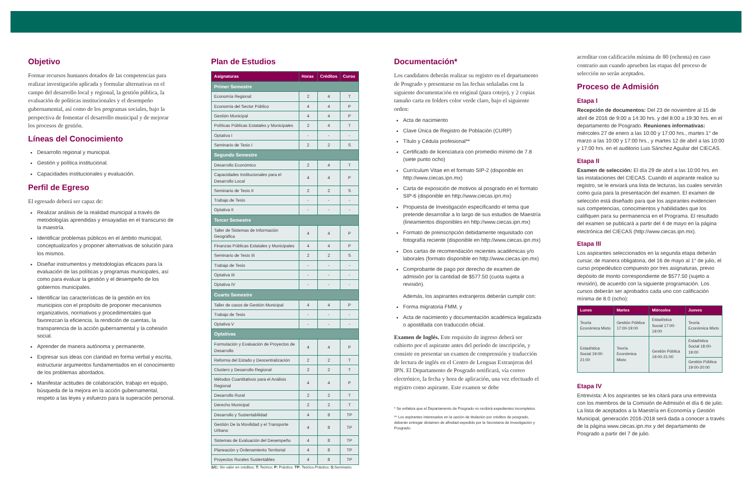Objetivo
Formar recursos humanos dotados de las competencias para realizar investigación aplicada y formular alternativas en el campo del desarrollo local y regional, la gestión pública, la evaluación de políticas institucionales y el desempeño gubernamental, así como de los programas sociales, bajo la perspectiva de fomentar el desarrollo municipal y de mejorar los procesos de gestión.
Líneas del Conocimiento
Desarrollo regional y municipal.
Gestión y política institucional.
Capacidades institucionales y evaluación.
Perfil de Egreso
El egresado deberá ser capaz de:
Realizar análisis de la realidad municipal a través de metodologías aprendidas y ensayadas en el transcurso de la maestría.
Identificar problemas públicos en el ámbito municipal, conceptualizarlos y proponer alternativas de solución para los mismos.
Diseñar instrumentos y metodologías eficaces para la evaluación de las políticas y programas municipales, así como para evaluar la gestión y el desempeño de los gobiernos municipales.
Identificar las características de la gestión en los municipios con el propósito de proponer mecanismos organizativos, normativos y procedimentales que favorezcan la eficiencia, la rendición de cuentas, la transparencia de la acción gubernamental y la cohesión social.
Aprender de manera autónoma y permanente.
Expresar sus ideas con claridad en forma verbal y escrita, estructurar argumentos fundamentados en el conocimiento de los problemas abordados.
Manifestar actitudes de colaboración, trabajo en equipo, búsqueda de la mejora en la acción gubernamental, respeto a las leyes y esfuerzo para la superación personal.
Plan de Estudios
| Asignaturas | Horas | Créditos | Curso |
| --- | --- | --- | --- |
| Primer Semestre | | | |
| Economía Regional | 2 | 4 | T |
| Economía del Sector Público | 4 | 4 | P |
| Gestión Municipal | 4 | 4 | P |
| Políticas Públicas Estatales y Municipales | 2 | 4 | T |
| Optativa I | - | - | - |
| Seminario de Tesis I | 2 | 2 | S |
| Segundo Semestre | | | |
| Desarrollo Económico | 2 | 4 | T |
| Capacidades Institucionales para el Desarrollo Local | 4 | 4 | P |
| Seminario de Tesis II | 2 | 2 | S |
| Trabajo de Tesis | - | - | - |
| Optativa II | - | - | - |
| Tercer Semestre | | | |
| Taller de Sistemas de Información Geográfica | 4 | 4 | P |
| Finanzas Públicas Estatales y Municipales | 4 | 4 | P |
| Seminario de Tesis III | 2 | 2 | S |
| Trabajo de Tesis | - | - | - |
| Optativa III | - | - | - |
| Optativa IV | - | - | - |
| Cuarto Semestre | | | |
| Taller de casos de Gestión Municipal | 4 | 4 | P |
| Trabajo de Tesis | - | - | - |
| Optativa V | - | - | - |
| Optativas | | | |
| Formulación y Evaluación de Proyectos de Desarrollo | 4 | 4 | P |
| Reforma del Estado y Descentralización | 2 | 2 | T |
| Clusters y Desarrollo Regional | 2 | 2 | T |
| Métodos Cuantitativos para el Análisis Regional | 4 | 4 | P |
| Desarrollo Rural | 2 | 2 | T |
| Derecho Municipal | 2 | 2 | T |
| Desarrollo y Sustentabilidad | 4 | 8 | TP |
| Gestión De la Movilidad y el Transporte Urbano | 4 | 8 | TP |
| Sistemas de Evaluación del Desempeño | 4 | 8 | TP |
| Planeación y Ordenamiento Territorial | 4 | 8 | TP |
| Proyectos Rurales Sustentables | 4 | 8 | TP |
S/C: Sin valor en créditos; T: Teórico; P: Práctico; TP: Teórico-Práctico; S: Seminario.
Documentación*
Los candidatos deberán realizar su registro en el departamento de Posgrado y presentarse en las fechas señaladas con la siguiente documentación en original (para cotejo), y 2 copias tamaño carta en folders color verde claro, bajo el siguiente orden:
Acta de nacimiento
Clave Única de Registro de Población (CURP)
Título y Cédula profesional**
Certificado de licenciatura con promedio mínimo de 7.8 (siete punto ocho)
Currículum Vitae en el formato SIP-2 (disponible en http://www.ciecas.ipn.mx)
Carta de exposición de motivos al posgrado en el formato SIP-6 (disponible en http://www.ciecas.ipn.mx)
Propuesta de Investigación especificando el tema que pretende desarrollar a lo largo de sus estudios de Maestría (lineamientos disponibles en http://www.ciecas.ipn.mx)
Formato de preinscripción debidamente requisitado con fotografía reciente (disponible en http://www.ciecas.ipn.mx)
Dos cartas de recomendación recientes académicas y/o laborales (formato disponible en http://www.ciecas.ipn.mx)
Comprobante de pago por derecho de examen de admisión por la cantidad de $577.50 (cuota sujeta a revisión).
Además, los aspirantes extranjeros deberán cumplir con:
Forma migratoria FMM, y
Acta de nacimiento y documentación académica legalizada o apostillada con traducción oficial.
Examen de Inglés. Este requisito de ingreso deberá ser cubierto por el aspirante antes del período de inscripción, y consiste en presentar un examen de comprensión y traducción de lectura de inglés en el Centro de Lenguas Extranjeras del IPN. El Departamento de Posgrado notificará, vía correo electrónico, la fecha y hora de aplicación, una vez efectuado el registro como aspirante. Este examen se debe
* Se enfatiza que el Departamento de Posgrado no recibirá expedientes incompletos.
** Los aspirantes interesados en la opción de titulación por créditos de posgrado, deberán entregar dictamen de afinidad expedido por la Secretaría de Investigación y Posgrado.
acreditar con calificación mínima de 80 (ochenta) en caso contrario aun cuando aprueben las etapas del proceso de selección no serán aceptados.
Proceso de Admisión
Etapa I
Recepción de documentos: Del 23 de noviembre al 15 de abril de 2016 de 9:00 a 14:30 hrs. y del 8:00 a 19:30 hrs. en el departamento de Posgrado. Reuniones informativas: miércoles 27 de enero a las 10:00 y 17:00 hrs., martes 1° de marzo a las 10:00 y 17:00 hrs., y martes 12 de abril a las 10:00 y 17:00 hrs. en el auditorio Luis Sánchez Aguilar del CIECAS.
Etapa II
Examen de selección: El día 29 de abril a las 10:00 hrs. en las instalaciones del CIECAS. Cuando el aspirante realice su registro, se le enviará una lista de lecturas, las cuales servirán como guía para la presentación del examen. El examen de selección está diseñado para que los aspirantes evidencien sus competencias, conocimientos y habilidades que los califiquen para su permanencia en el Programa. El resultado del examen se publicará a partir del 4 de mayo en la página electrónica del CIECAS (http://www.ciecas.ipn.mx).
Etapa III
Los aspirantes seleccionados en la segunda etapa deberán cursar, de manera obligatoria, del 16 de mayo al 1° de julio, el curso propedéutico compuesto por tres asignaturas, previo depósito de monto correspondiente de $577.50 (sujeto a revisión), de acuerdo con la siguiente programación. Los cursos deberán ser aprobados cada uno con calificación mínima de 8.0 (ocho):
| Lunes | Martes | Miércoles | Jueves |
| --- | --- | --- | --- |
| Teoría Económica Mixto | Gestión Pública 17:00-19:00 | Estadística Social 17:00-19:00 | Teoría Económica Mixto |
| Estadística Social 19:00-21:00 | Teoría Económica Mixto | Gestión Pública 19:00-21:00 | Estadística Social 18:00-19:00 |
| | | | Gestión Pública 19:00-20:00 |
Etapa IV
Entrevista: A los aspirantes se les citará para una entrevista con los miembros de la Comisión de Admisión el día 6 de julio. La lista de aceptados a la Maestría en Economía y Gestión Municipal, generación 2016-2018 será dada a conocer a través de la página www.ciecas.ipn.mx y del departamento de Posgrado a partir del 7 de julio.